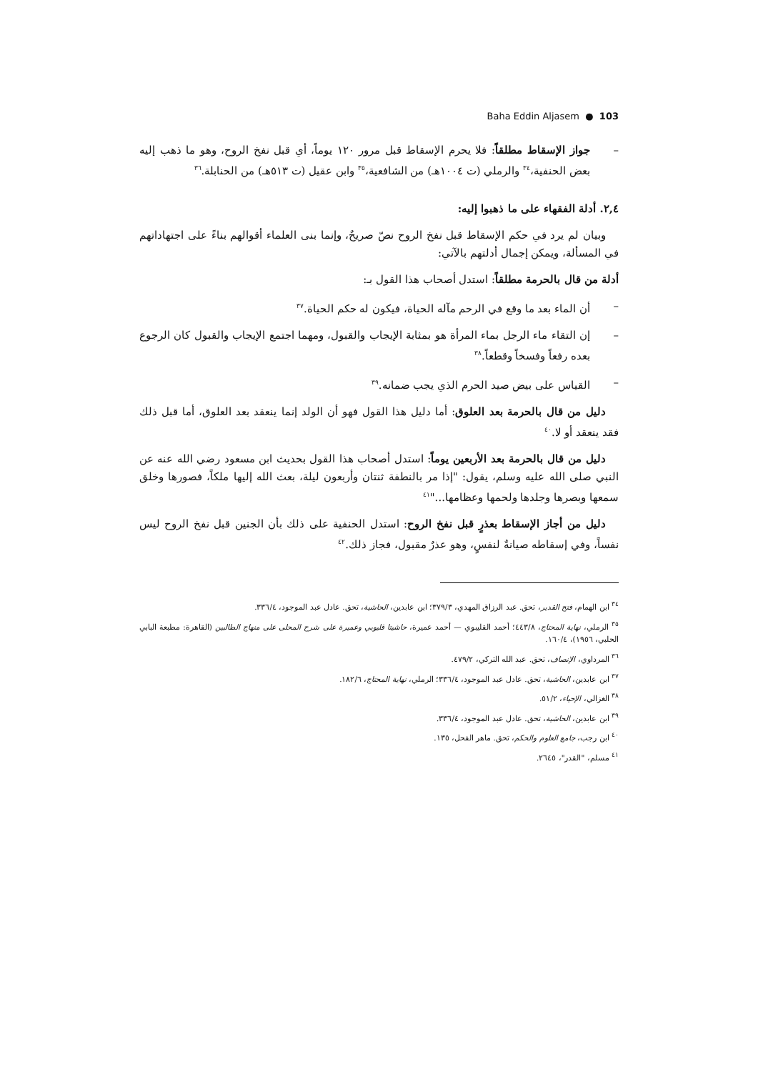Baha Eddin Aljasem ● 103
– جواز الإسقاط مطلقاً: فلا يحرم الإسقاط قبل مرور ١٢٠ يوماً، أي قبل نفخ الروح، وهو ما ذهب إليه بعض الحنفية،<sup>٣٤</sup> والرملي (ت ١٠٠٤هـ) من الشافعية،<sup>٣٥</sup> وابن عقيل (ت ٥١٣هـ) من الحنابلة.<sup>٣٦</sup>
٢,٤. أدلة الفقهاء على ما ذهبوا إليه:
وبيان لم يرد في حكم الإسقاط قبل نفخ الروح نصّ صريحٌ، وإنما بنى العلماء أقوالهم بناءً على اجتهاداتهم في المسألة، ويمكن إجمال أدلتهم بالآتي:
أدلة من قال بالحرمة مطلقاً: استدل أصحاب هذا القول بـ:
– أن الماء بعد ما وقع في الرحم مآله الحياة، فيكون له حكم الحياة.<sup>٣٧</sup>
– إن التقاء ماء الرجل بماء المرأة هو بمثابة الإيجاب والقبول، ومهما اجتمع الإيجاب والقبول كان الرجوع بعده رفعاً وفسخاً وقطعاً.<sup>٣٨</sup>
– القياس على بيض صيد الحرم الذي يجب ضمانه.<sup>٣٩</sup>
دليل من قال بالحرمة بعد العلوق: أما دليل هذا القول فهو أن الولد إنما ينعقد بعد العلوق، أما قبل ذلك فقد ينعقد أو لا.<sup>٤٠</sup>
دليل من قال بالحرمة بعد الأربعين يوماً: استدل أصحاب هذا القول بحديث ابن مسعود رضي الله عنه عن النبي صلى الله عليه وسلم، يقول: "إذا مر بالنطفة ثنتان وأربعون ليلة، بعث الله إليها ملكاً، فصورها وخلق سمعها وبصرها وجلدها ولحمها وعظامها..."<sup>٤١</sup>
دليل من أجاز الإسقاط بعذرٍ قبل نفخ الروح: استدل الحنفية على ذلك بأن الجنين قبل نفخ الروح ليس نفساً، وفي إسقاطه صيانةٌ لنفسٍ، وهو عذرٌ مقبول، فجاز ذلك.<sup>٤٢</sup>
<sup>٣٤</sup> ابن الهمام، فتح القدير، تحق. عبد الرزاق المهدي، ٣٧٩/٣؛ ابن عابدين، الحاشية، تحق. عادل عبد الموجود، ٣٣٦/٤.
<sup>٣٥</sup> الرملي، نهاية المحتاج، ٤٤٣/٨؛ أحمد القليبوي — أحمد عميرة، حاشيتا قليوبي وعميرة على شرح المحلى على منهاج الطالبين (القاهرة: مطبعة البابي الحلبي، ١٩٥٦)، ١٦٠/٤.
<sup>٣٦</sup> المرداوي، الإنصاف، تحق. عبد الله التركي، ٤٧٩/٢.
<sup>٣٧</sup> ابن عابدين، الحاشية، تحق. عادل عبد الموجود، ٣٣٦/٤؛ الرملي، نهاية المحتاج، ١٨٢/٦.
<sup>٣٨</sup> الغزالي، الإحياء، ٥١/٢.
<sup>٣٩</sup> ابن عابدين، الحاشية، تحق. عادل عبد الموجود، ٣٣٦/٤.
<sup>٤٠</sup> ابن رجب، جامع العلوم والحكم، تحق. ماهر الفحل، ١٣٥.
<sup>٤١</sup> مسلم، "القدر"، ٢٦٤٥.